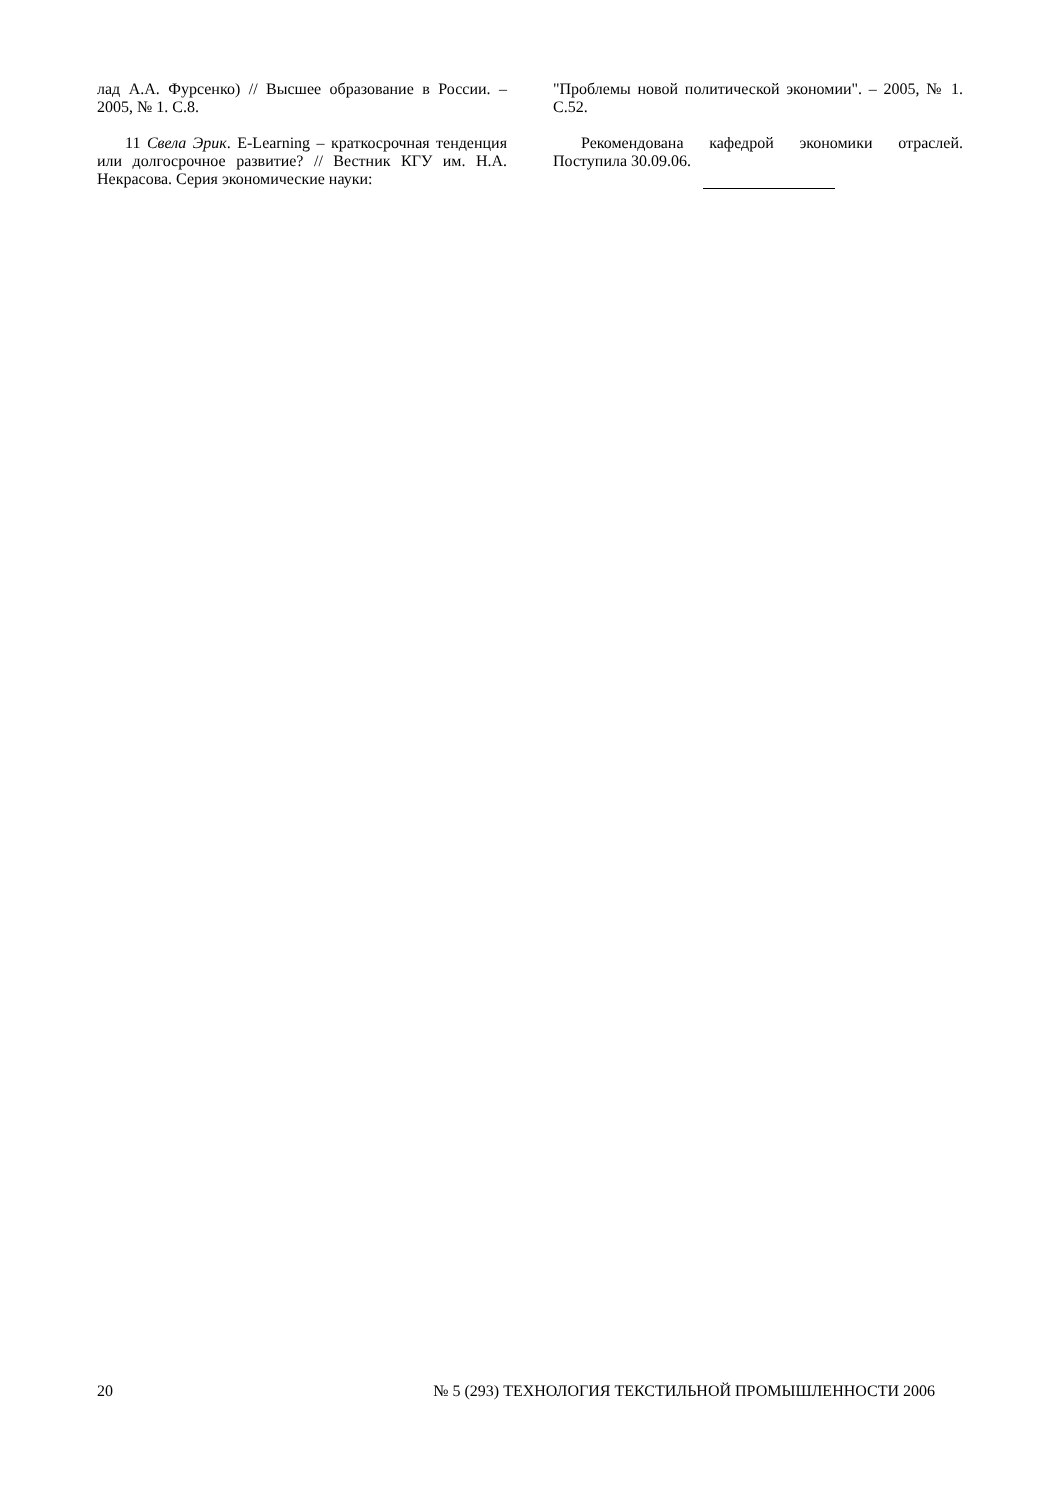лад А.А. Фурсенко) // Высшее образование в России. – 2005, № 1. С.8.
11 Свела Эрик. E-Learning – краткосрочная тенденция или долгосрочное развитие? // Вестник КГУ им. Н.А. Некрасова. Серия экономические науки:
"Проблемы новой политической экономии". – 2005, № 1. С.52.
Рекомендована кафедрой экономики отраслей. Поступила 30.09.06.
20 № 5 (293) ТЕХНОЛОГИЯ ТЕКСТИЛЬНОЙ ПРОМЫШЛЕННОСТИ 2006